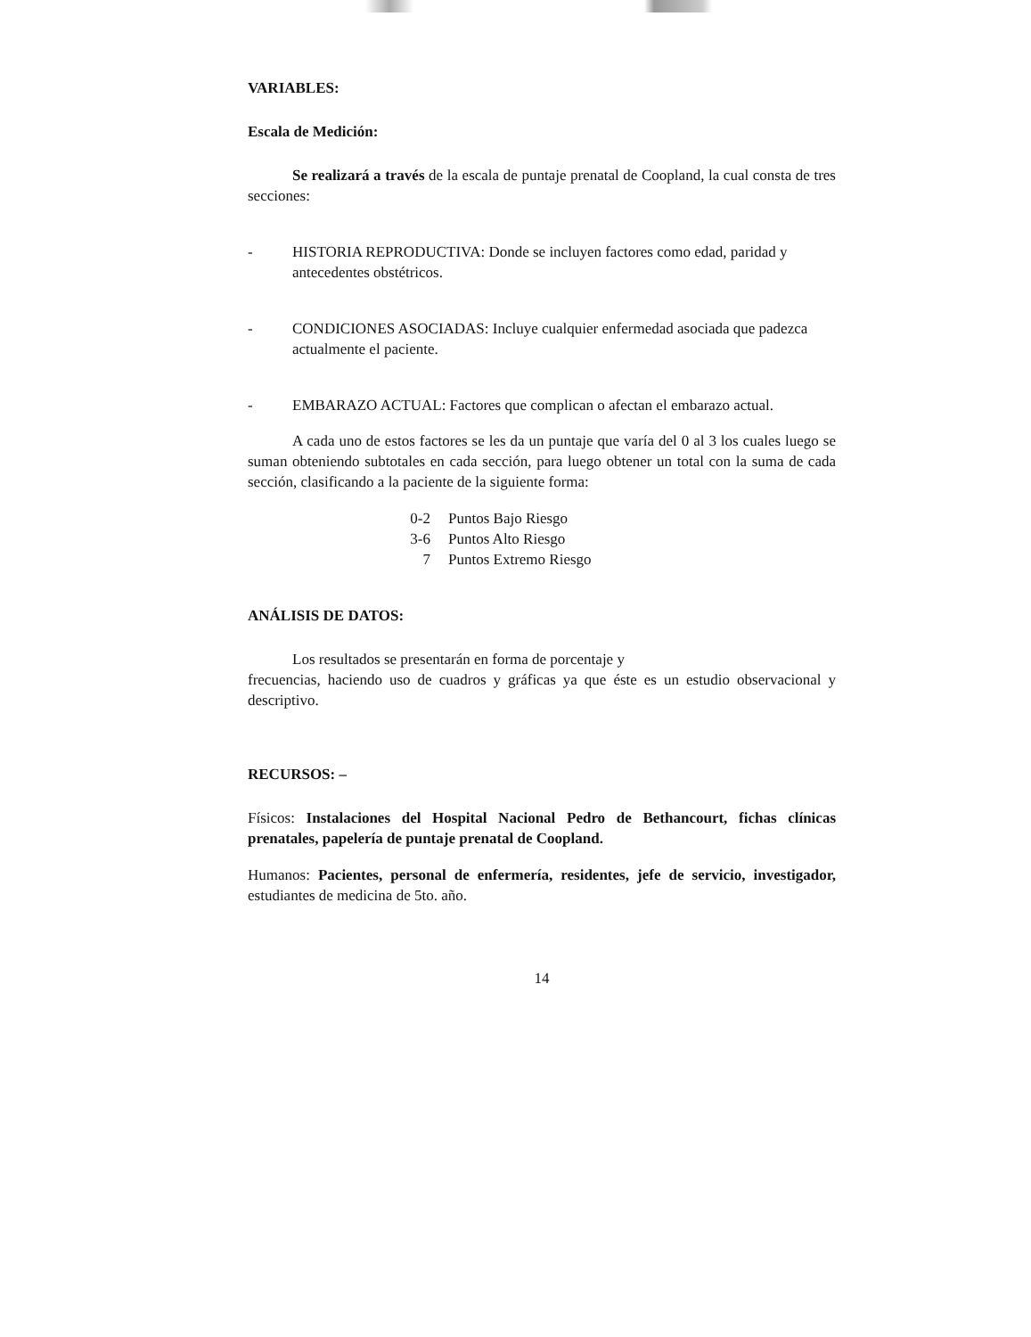VARIABLES:
Escala de Medición:
Se realizará a través de la escala de puntaje prenatal de Coopland, la cual consta de tres secciones:
- HISTORIA REPRODUCTIVA: Donde se incluyen factores como edad, paridad y antecedentes obstétricos.
- CONDICIONES ASOCIADAS: Incluye cualquier enfermedad asociada que padezca actualmente el paciente.
- EMBARAZO ACTUAL: Factores que complican o afectan el embarazo actual.
A cada uno de estos factores se les da un puntaje que varía del 0 al 3 los cuales luego se suman obteniendo subtotales en cada sección, para luego obtener un total con la suma de cada sección, clasificando a la paciente de la siguiente forma:
0-2 Puntos Bajo Riesgo
3-6 Puntos Alto Riesgo
7 Puntos Extremo Riesgo
ANÁLISIS DE DATOS:
Los resultados se presentarán en forma de porcentaje y
frecuencias, haciendo uso de cuadros y gráficas ya que éste es un estudio observacional y descriptivo.
RECURSOS: –
Físicos: Instalaciones del Hospital Nacional Pedro de Bethancourt, fichas clínicas prenatales, papelería de puntaje prenatal de Coopland.
Humanos: Pacientes, personal de enfermería, residentes, jefe de servicio, investigador, estudiantes de medicina de 5to. año.
14